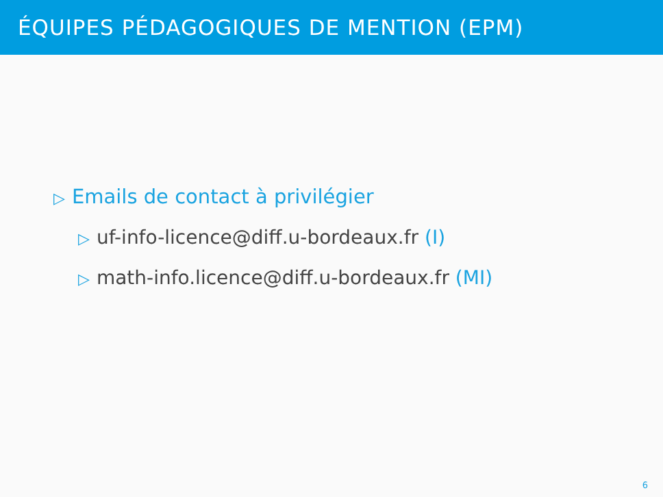ÉQUIPES PÉDAGOGIQUES DE MENTION (EPM)
▷ Emails de contact à privilégier
▷ uf-info-licence@diff.u-bordeaux.fr (I)
▷ math-info.licence@diff.u-bordeaux.fr (MI)
6